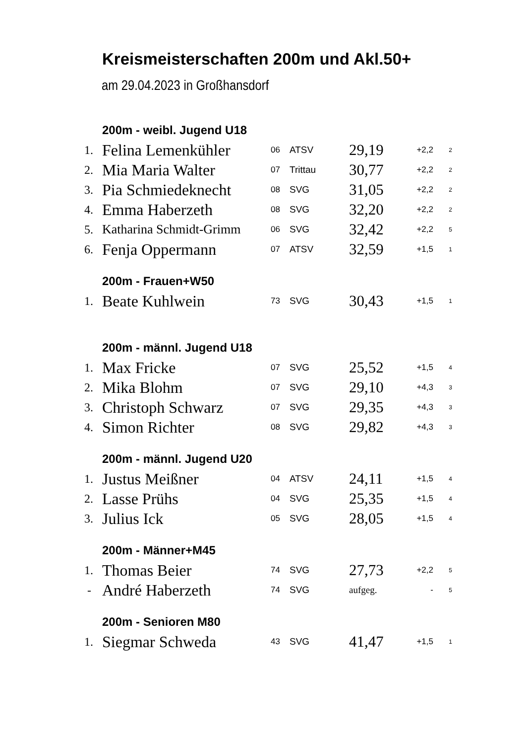Kreismeisterschaften 200m und Akl.50+
am 29.04.2023 in Großhansdorf
200m - weibl. Jugend U18
| 1. | Felina Lemenkühler | 06 | ATSV | 29,19 | +2,2 | 2 |
| 2. | Mia Maria Walter | 07 | Trittau | 30,77 | +2,2 | 2 |
| 3. | Pia Schmiedeknecht | 08 | SVG | 31,05 | +2,2 | 2 |
| 4. | Emma Haberzeth | 08 | SVG | 32,20 | +2,2 | 2 |
| 5. | Katharina Schmidt-Grimm | 06 | SVG | 32,42 | +2,2 | 5 |
| 6. | Fenja Oppermann | 07 | ATSV | 32,59 | +1,5 | 1 |
200m - Frauen+W50
| 1. | Beate Kuhlwein | 73 | SVG | 30,43 | +1,5 | 1 |
200m - männl. Jugend U18
| 1. | Max Fricke | 07 | SVG | 25,52 | +1,5 | 4 |
| 2. | Mika Blohm | 07 | SVG | 29,10 | +4,3 | 3 |
| 3. | Christoph Schwarz | 07 | SVG | 29,35 | +4,3 | 3 |
| 4. | Simon Richter | 08 | SVG | 29,82 | +4,3 | 3 |
200m - männl. Jugend U20
| 1. | Justus Meißner | 04 | ATSV | 24,11 | +1,5 | 4 |
| 2. | Lasse Prühs | 04 | SVG | 25,35 | +1,5 | 4 |
| 3. | Julius Ick | 05 | SVG | 28,05 | +1,5 | 4 |
200m - Männer+M45
| 1. | Thomas Beier | 74 | SVG | 27,73 | +2,2 | 5 |
| - | André Haberzeth | 74 | SVG | aufgeg. | - | 5 |
200m - Senioren M80
| 1. | Siegmar Schweda | 43 | SVG | 41,47 | +1,5 | 1 |